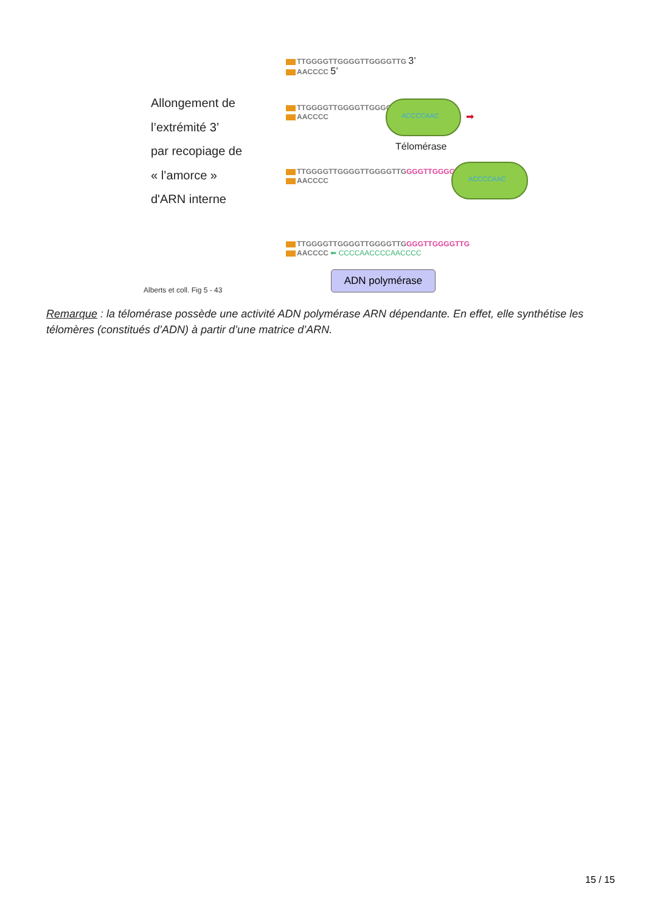TTGGGGTTGGGGTTGGGGTTG 3’
AACCCC 5’
Allongement de
l’extrémité 3’
par recopiage de
« l’amorce »
d'ARN interne
TTGGGGTTGGGGTTGGGGTTG
AACCCC
ACCCCAAC ➡
Télomérase
TTGGGGTTGGGGTTGGGGTTGGGGTTGGGGTTG
AACCCC
ACCCCAAC
TTGGGGTTGGGGTTGGGGTTGGGGTTGGGGTTG
AACCCC ⬅ CCCCAACCCCAACCCC
ADN polymérase
Alberts et coll. Fig 5 - 43
Remarque : la télomérase possède une activité ADN polymérase ARN dépendante. En effet, elle synthétise les télomères (constitués d’ADN) à partir d’une matrice d’ARN.
15 / 15